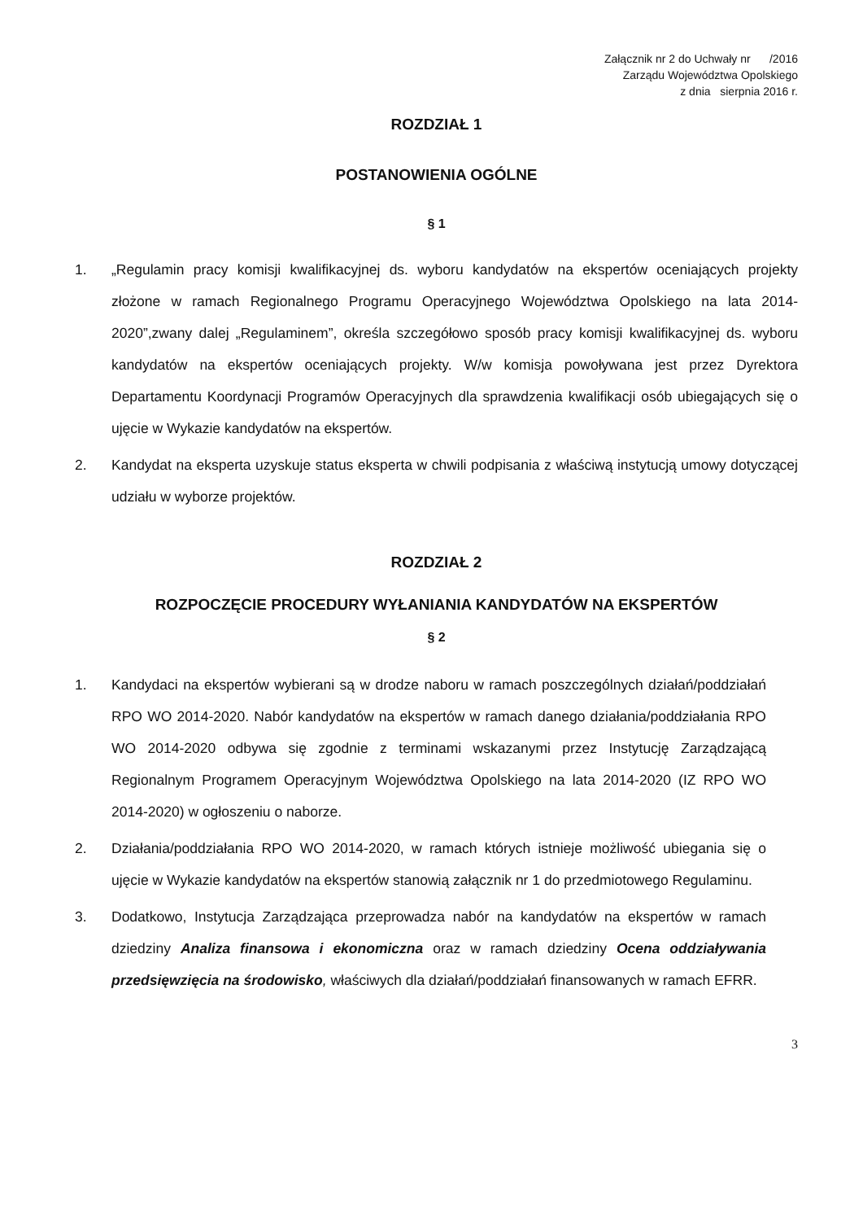Załącznik nr 2 do Uchwały nr /2016
Zarządu Województwa Opolskiego
z dnia sierpnia 2016 r.
ROZDZIAŁ 1
POSTANOWIENIA OGÓLNE
§ 1
1. „Regulamin pracy komisji kwalifikacyjnej ds. wyboru kandydatów na ekspertów oceniających projekty złożone w ramach Regionalnego Programu Operacyjnego Województwa Opolskiego na lata 2014-2020”,zwany dalej „Regulaminem”, określa szczegółowo sposób pracy komisji kwalifikacyjnej ds. wyboru kandydatów na ekspertów oceniających projekty. W/w komisja powoływana jest przez Dyrektora Departamentu Koordynacji Programów Operacyjnych dla sprawdzenia kwalifikacji osób ubiegających się o ujęcie w Wykazie kandydatów na ekspertów.
2. Kandydat na eksperta uzyskuje status eksperta w chwili podpisania z właściwą instytucją umowy dotyczącej udziału w wyborze projektów.
ROZDZIAŁ 2
ROZPOCZĘCIE PROCEDURY WYŁANIANIA KANDYDATÓW NA EKSPERTÓW
§ 2
1. Kandydaci na ekspertów wybierani są w drodze naboru w ramach poszczególnych działań/poddziałań RPO WO 2014-2020. Nabór kandydatów na ekspertów w ramach danego działania/poddziałania RPO WO 2014-2020 odbywa się zgodnie z terminami wskazanymi przez Instytucję Zarządzającą Regionalnym Programem Operacyjnym Województwa Opolskiego na lata 2014-2020 (IZ RPO WO 2014-2020) w ogłoszeniu o naborze.
2. Działania/poddziałania RPO WO 2014-2020, w ramach których istnieje możliwość ubiegania się o ujęcie w Wykazie kandydatów na ekspertów stanowią załącznik nr 1 do przedmiotowego Regulaminu.
3. Dodatkowo, Instytucja Zarządzająca przeprowadza nabór na kandydatów na ekspertów w ramach dziedziny Analiza finansowa i ekonomiczna oraz w ramach dziedziny Ocena oddziaływania przedsięwzięcia na środowisko, właściwych dla działań/poddziałań finansowanych w ramach EFRR.
3